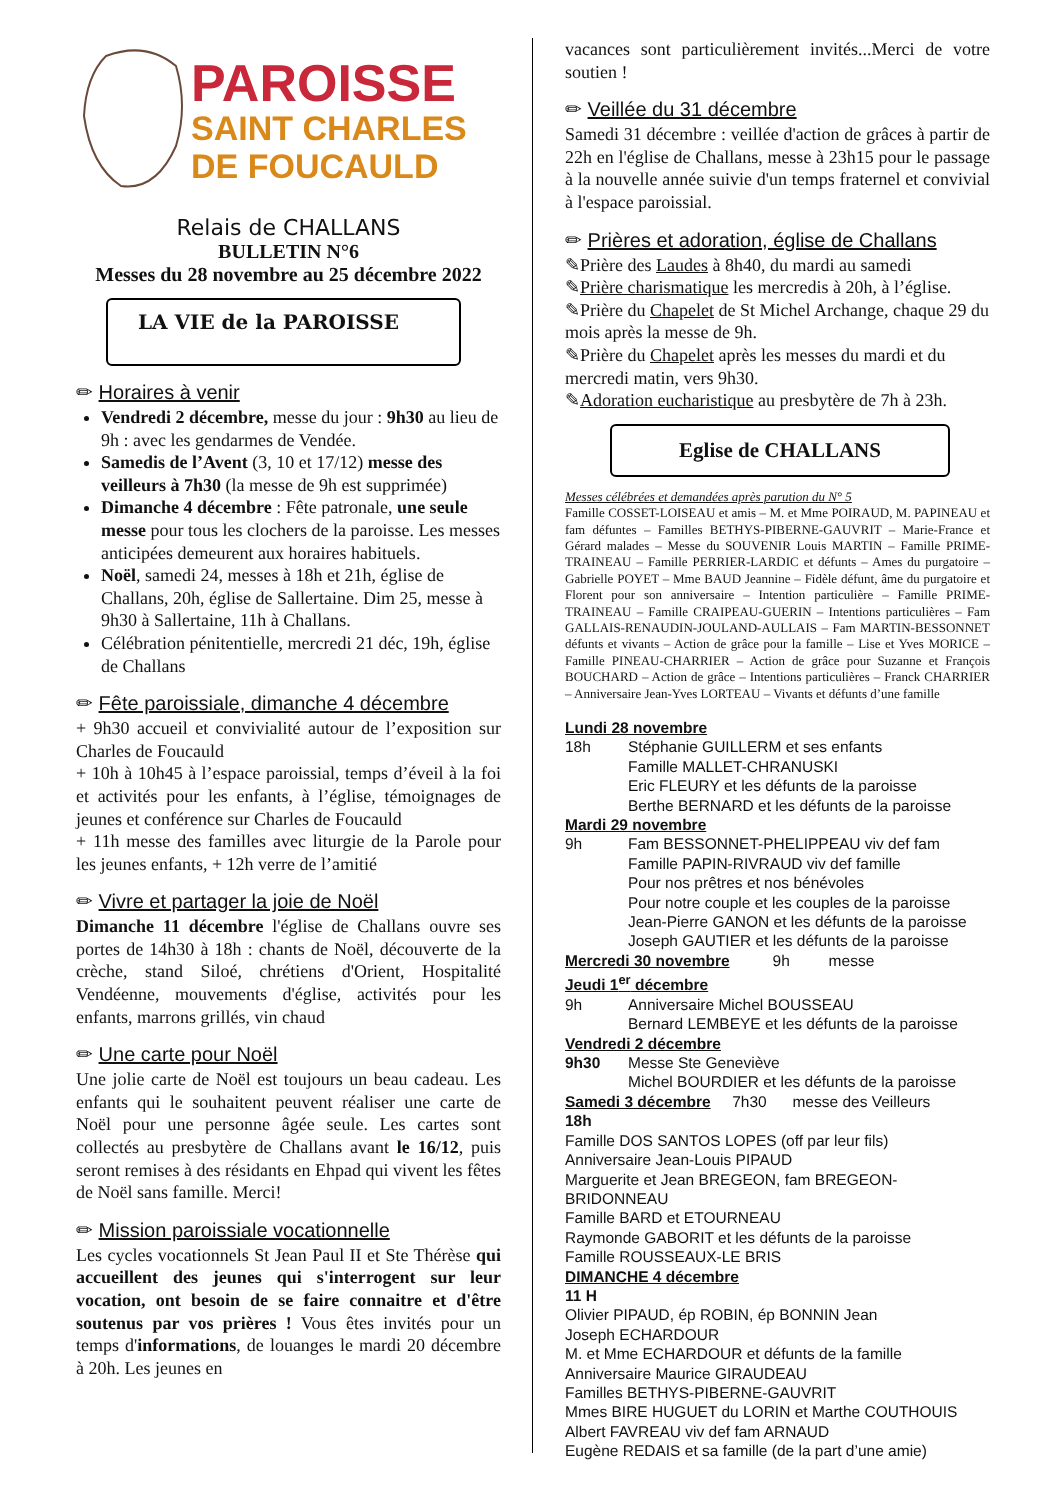PAROISSE
SAINT CHARLES
DE FOUCAULD
Relais de CHALLANS
BULLETIN N°6
Messes du 28 novembre au 25 décembre 2022
LA VIE de la PAROISSE
✏ Horaires à venir
Vendredi 2 décembre, messe du jour : 9h30 au lieu de 9h : avec les gendarmes de Vendée.
Samedis de l’Avent (3, 10 et 17/12) messe des veilleurs à 7h30 (la messe de 9h est supprimée)
Dimanche 4 décembre : Fête patronale, une seule messe pour tous les clochers de la paroisse. Les messes anticipées demeurent aux horaires habituels.
Noël, samedi 24, messes à 18h et 21h, église de Challans, 20h, église de Sallertaine. Dim 25, messe à 9h30 à Sallertaine, 11h à Challans.
Célébration pénitentielle, mercredi 21 déc, 19h, église de Challans
✏ Fête paroissiale, dimanche 4 décembre
+ 9h30 accueil et convivialité autour de l’exposition sur Charles de Foucauld
+ 10h à 10h45 à l’espace paroissial, temps d’éveil à la foi et activités pour les enfants, à l’église, témoignages de jeunes et conférence sur Charles de Foucauld
+ 11h messe des familles avec liturgie de la Parole pour les jeunes enfants, + 12h verre de l’amitié
✏ Vivre et partager la joie de Noël
Dimanche 11 décembre l'église de Challans ouvre ses portes de 14h30 à 18h : chants de Noël, découverte de la crèche, stand Siloé, chrétiens d'Orient, Hospitalité Vendéenne, mouvements d'église, activités pour les enfants, marrons grillés, vin chaud
✏ Une carte pour Noël
Une jolie carte de Noël est toujours un beau cadeau. Les enfants qui le souhaitent peuvent réaliser une carte de Noël pour une personne âgée seule. Les cartes sont collectés au presbytère de Challans avant le 16/12, puis seront remises à des résidants en Ehpad qui vivent les fêtes de Noël sans famille. Merci!
✏ Mission paroissiale vocationnelle
Les cycles vocationnels St Jean Paul II et Ste Thérèse qui accueillent des jeunes qui s'interrogent sur leur vocation, ont besoin de se faire connaitre et d'être soutenus par vos prières ! Vous êtes invités pour un temps d'informations, de louanges le mardi 20 décembre à 20h. Les jeunes en
vacances sont particulièrement invités...Merci de votre soutien !
✏ Veillée du 31 décembre
Samedi 31 décembre : veillée d'action de grâces à partir de 22h en l'église de Challans, messe à 23h15 pour le passage à la nouvelle année suivie d'un temps fraternel et convivial à l'espace paroissial.
✏ Prières et adoration, église de Challans
✎Prière des Laudes à 8h40, du mardi au samedi
✎Prière charismatique les mercredis à 20h, à l’église.
✎Prière du Chapelet de St Michel Archange, chaque 29 du mois après la messe de 9h.
✎Prière du Chapelet après les messes du mardi et du mercredi matin, vers 9h30.
✎Adoration eucharistique au presbytère de 7h à 23h.
Eglise de CHALLANS
Messes célébrées et demandées après parution du N° 5
Famille COSSET-LOISEAU et amis – M. et Mme POIRAUD, M. PAPINEAU et fam défuntes – Familles BETHYS-PIBERNE-GAUVRIT – Marie-France et Gérard malades – Messe du SOUVENIR Louis MARTIN – Famille PRIME-TRAINEAU – Famille PERRIER-LARDIC et défunts – Ames du purgatoire – Gabrielle POYET – Mme BAUD Jeannine – Fidèle défunt, âme du purgatoire et Florent pour son anniversaire – Intention particulière – Famille PRIME-TRAINEAU – Famille CRAIPEAU-GUERIN – Intentions particulières – Fam GALLAIS-RENAUDIN-JOULAND-AULLAIS – Fam MARTIN-BESSONNET défunts et vivants – Action de grâce pour la famille – Lise et Yves MORICE – Famille PINEAU-CHARRIER – Action de grâce pour Suzanne et François BOUCHARD – Action de grâce – Intentions particulières – Franck CHARRIER – Anniversaire Jean-Yves LORTEAU – Vivants et défunts d’une famille
Lundi 28 novembre
18h Stéphanie GUILLERM et ses enfants
Famille MALLET-CHRANUSKI
Eric FLEURY et les défunts de la paroisse
Berthe BERNARD et les défunts de la paroisse
Mardi 29 novembre
9h Fam BESSONNET-PHELIPPEAU viv def fam
Famille PAPIN-RIVRAUD viv def famille
Pour nos prêtres et nos bénévoles
Pour notre couple et les couples de la paroisse
Jean-Pierre GANON et les défunts de la paroisse
Joseph GAUTIER et les défunts de la paroisse
Mercredi 30 novembre 9h messe
Jeudi 1<sup>er</sup> décembre
9h Anniversaire Michel BOUSSEAU
Bernard LEMBEYE et les défunts de la paroisse
Vendredi 2 décembre
9h30 Messe Ste Geneviève
Michel BOURDIER et les défunts de la paroisse
Samedi 3 décembre 7h30 messe des Veilleurs
18h
Famille DOS SANTOS LOPES (off par leur fils)
Anniversaire Jean-Louis PIPAUD
Marguerite et Jean BREGEON, fam BREGEON-BRIDONNEAU
Famille BARD et ETOURNEAU
Raymonde GABORIT et les défunts de la paroisse
Famille ROUSSEAUX-LE BRIS
DIMANCHE 4 décembre
11 H
Olivier PIPAUD, ép ROBIN, ép BONNIN Jean
Joseph ECHARDOUR
M. et Mme ECHARDOUR et défunts de la famille
Anniversaire Maurice GIRAUDEAU
Familles BETHYS-PIBERNE-GAUVRIT
Mmes BIRE HUGUET du LORIN et Marthe COUTHOUIS
Albert FAVREAU viv def fam ARNAUD
Eugène REDAIS et sa famille (de la part d’une amie)